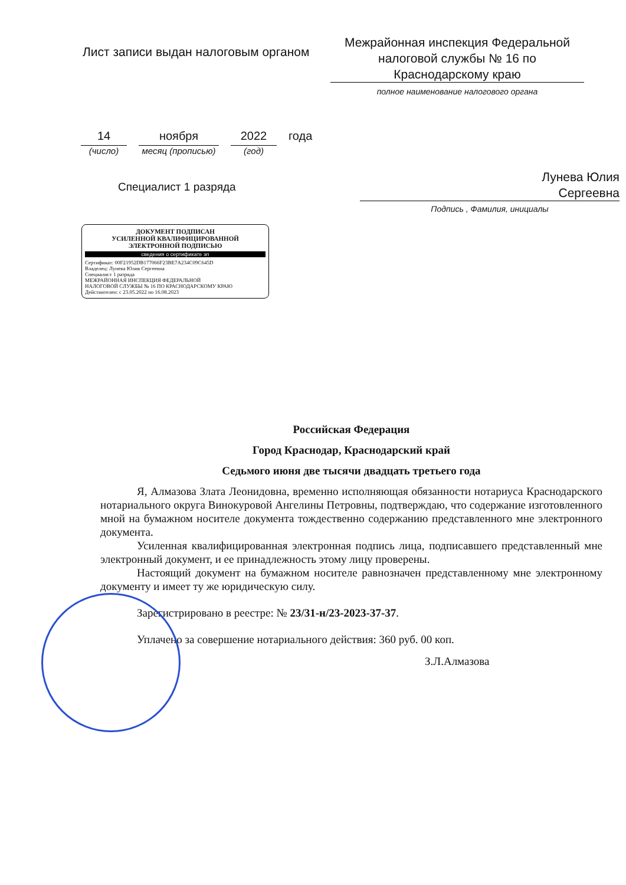Лист записи выдан налоговым органом
Межрайонная инспекция Федеральной налоговой службы № 16 по Краснодарскому краю
полное наименование налогового органа
14
(число)
ноября
месяц (прописью)
2022
(год)
года
Специалист 1 разряда
Лунева Юлия
Сергеевна
Подпись , Фамилия, инициалы
ДОКУМЕНТ ПОДПИСАН
УСИЛЕННОЙ КВАЛИФИЦИРОВАННОЙ
ЭЛЕКТРОННОЙ ПОДПИСЬЮ
сведения о сертификате эп
Сертификат: 00F21952DB177066F23BE7A234C09C645D
Владелец: Лунева Юлия Сергеевна
Специалист 1 разряда
МЕЖРАЙОННАЯ ИНСПЕКЦИЯ ФЕДЕРАЛЬНОЙ
НАЛОГОВОЙ СЛУЖБЫ № 16 ПО КРАСНОДАРСКОМУ КРАЮ
Действителен: с 23.05.2022 по 16.08.2023
Российская Федерация
Город Краснодар, Краснодарский край
Седьмого июня две тысячи двадцать третьего года
Я, Алмазова Злата Леонидовна, временно исполняющая обязанности нотариуса Краснодарского нотариального округа Винокуровой Ангелины Петровны, подтверждаю, что содержание изготовленного мной на бумажном носителе документа тождественно содержанию представленного мне электронного документа.
Усиленная квалифицированная электронная подпись лица, подписавшего представленный мне электронный документ, и ее принадлежность этому лицу проверены.
Настоящий документ на бумажном носителе равнозначен представленному мне электронному документу и имеет ту же юридическую силу.
Зарегистрировано в реестре: № 23/31-н/23-2023-37-37.
Уплачено за совершение нотариального действия: 360 руб. 00 коп.
З.Л.Алмазова